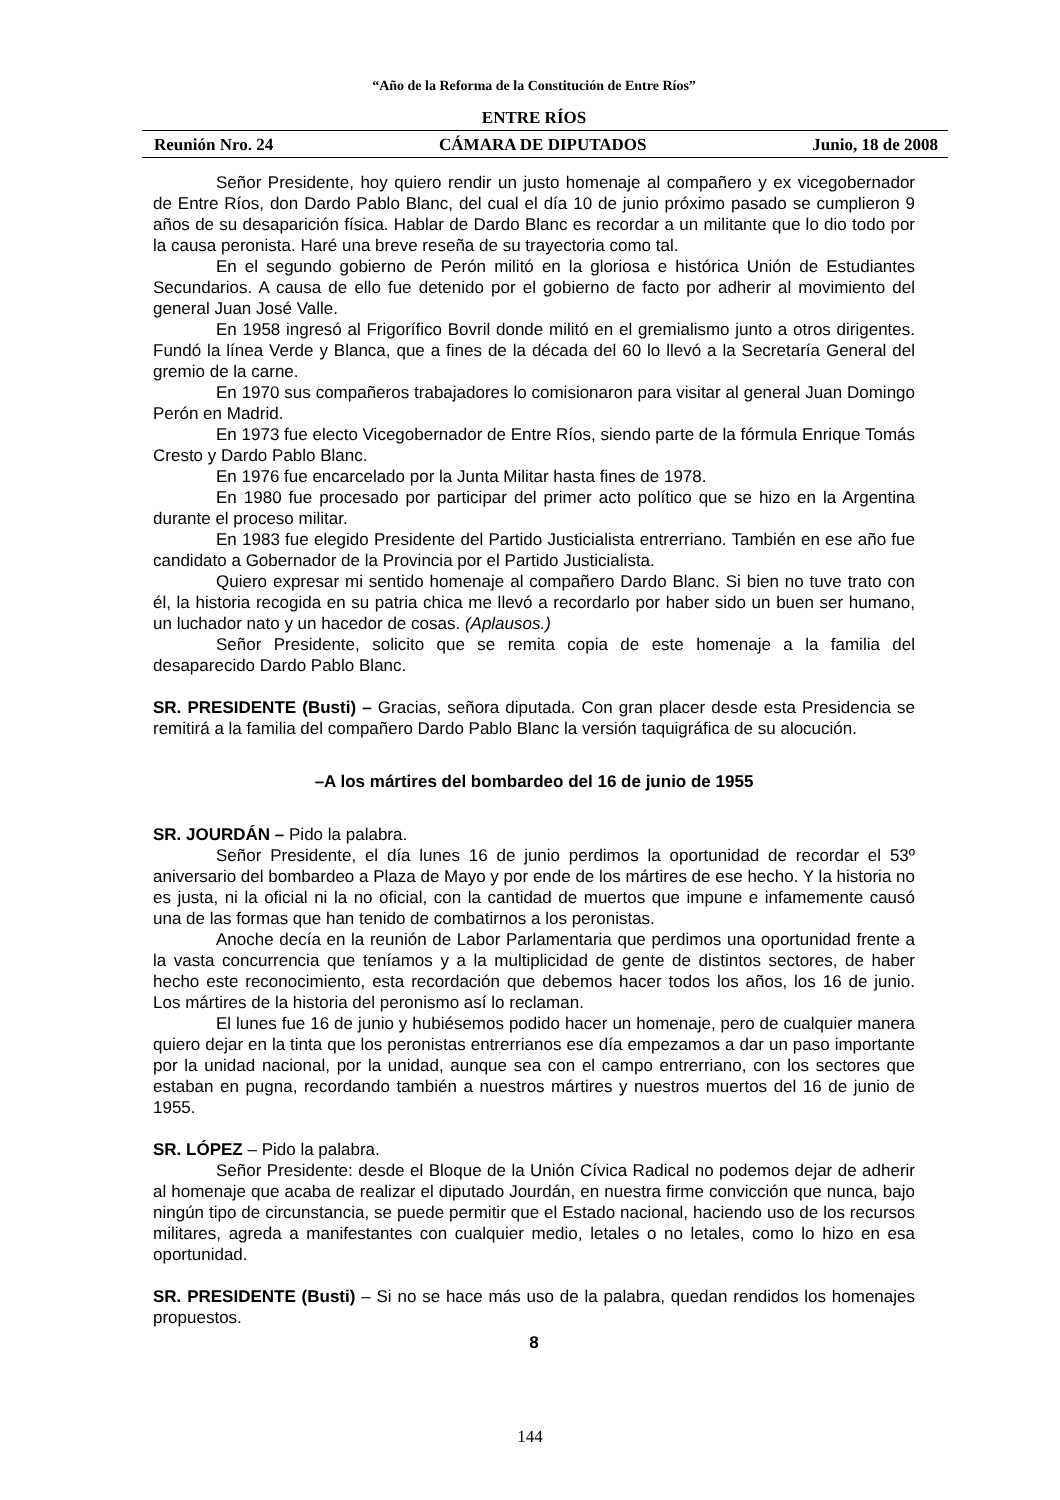“Año de la Reforma de la Constitución de Entre Ríos”
ENTRE RÍOS
Reunión Nro. 24 CÁMARA DE DIPUTADOS Junio, 18 de 2008
Señor Presidente, hoy quiero rendir un justo homenaje al compañero y ex vicegobernador de Entre Ríos, don Dardo Pablo Blanc, del cual el día 10 de junio próximo pasado se cumplieron 9 años de su desaparición física. Hablar de Dardo Blanc es recordar a un militante que lo dio todo por la causa peronista. Haré una breve reseña de su trayectoria como tal.
En el segundo gobierno de Perón militó en la gloriosa e histórica Unión de Estudiantes Secundarios. A causa de ello fue detenido por el gobierno de facto por adherir al movimiento del general Juan José Valle.
En 1958 ingresó al Frigorífico Bovril donde militó en el gremialismo junto a otros dirigentes. Fundó la línea Verde y Blanca, que a fines de la década del 60 lo llevó a la Secretaría General del gremio de la carne.
En 1970 sus compañeros trabajadores lo comisionaron para visitar al general Juan Domingo Perón en Madrid.
En 1973 fue electo Vicegobernador de Entre Ríos, siendo parte de la fórmula Enrique Tomás Cresto y Dardo Pablo Blanc.
En 1976 fue encarcelado por la Junta Militar hasta fines de 1978.
En 1980 fue procesado por participar del primer acto político que se hizo en la Argentina durante el proceso militar.
En 1983 fue elegido Presidente del Partido Justicialista entrerriano. También en ese año fue candidato a Gobernador de la Provincia por el Partido Justicialista.
Quiero expresar mi sentido homenaje al compañero Dardo Blanc. Si bien no tuve trato con él, la historia recogida en su patria chica me llevó a recordarlo por haber sido un buen ser humano, un luchador nato y un hacedor de cosas. (Aplausos.)
Señor Presidente, solicito que se remita copia de este homenaje a la familia del desaparecido Dardo Pablo Blanc.
SR. PRESIDENTE (Busti) – Gracias, señora diputada. Con gran placer desde esta Presidencia se remitirá a la familia del compañero Dardo Pablo Blanc la versión taquigráfica de su alocución.
–A los mártires del bombardeo del 16 de junio de 1955
SR. JOURDÁN – Pido la palabra.
Señor Presidente, el día lunes 16 de junio perdimos la oportunidad de recordar el 53º aniversario del bombardeo a Plaza de Mayo y por ende de los mártires de ese hecho. Y la historia no es justa, ni la oficial ni la no oficial, con la cantidad de muertos que impune e infamemente causó una de las formas que han tenido de combatirnos a los peronistas.
Anoche decía en la reunión de Labor Parlamentaria que perdimos una oportunidad frente a la vasta concurrencia que teníamos y a la multiplicidad de gente de distintos sectores, de haber hecho este reconocimiento, esta recordación que debemos hacer todos los años, los 16 de junio. Los mártires de la historia del peronismo así lo reclaman.
El lunes fue 16 de junio y hubiésemos podido hacer un homenaje, pero de cualquier manera quiero dejar en la tinta que los peronistas entrerrianos ese día empezamos a dar un paso importante por la unidad nacional, por la unidad, aunque sea con el campo entrerriano, con los sectores que estaban en pugna, recordando también a nuestros mártires y nuestros muertos del 16 de junio de 1955.
SR. LÓPEZ – Pido la palabra.
Señor Presidente: desde el Bloque de la Unión Cívica Radical no podemos dejar de adherir al homenaje que acaba de realizar el diputado Jourdán, en nuestra firme convicción que nunca, bajo ningún tipo de circunstancia, se puede permitir que el Estado nacional, haciendo uso de los recursos militares, agreda a manifestantes con cualquier medio, letales o no letales, como lo hizo en esa oportunidad.
SR. PRESIDENTE (Busti) – Si no se hace más uso de la palabra, quedan rendidos los homenajes propuestos.
8
144